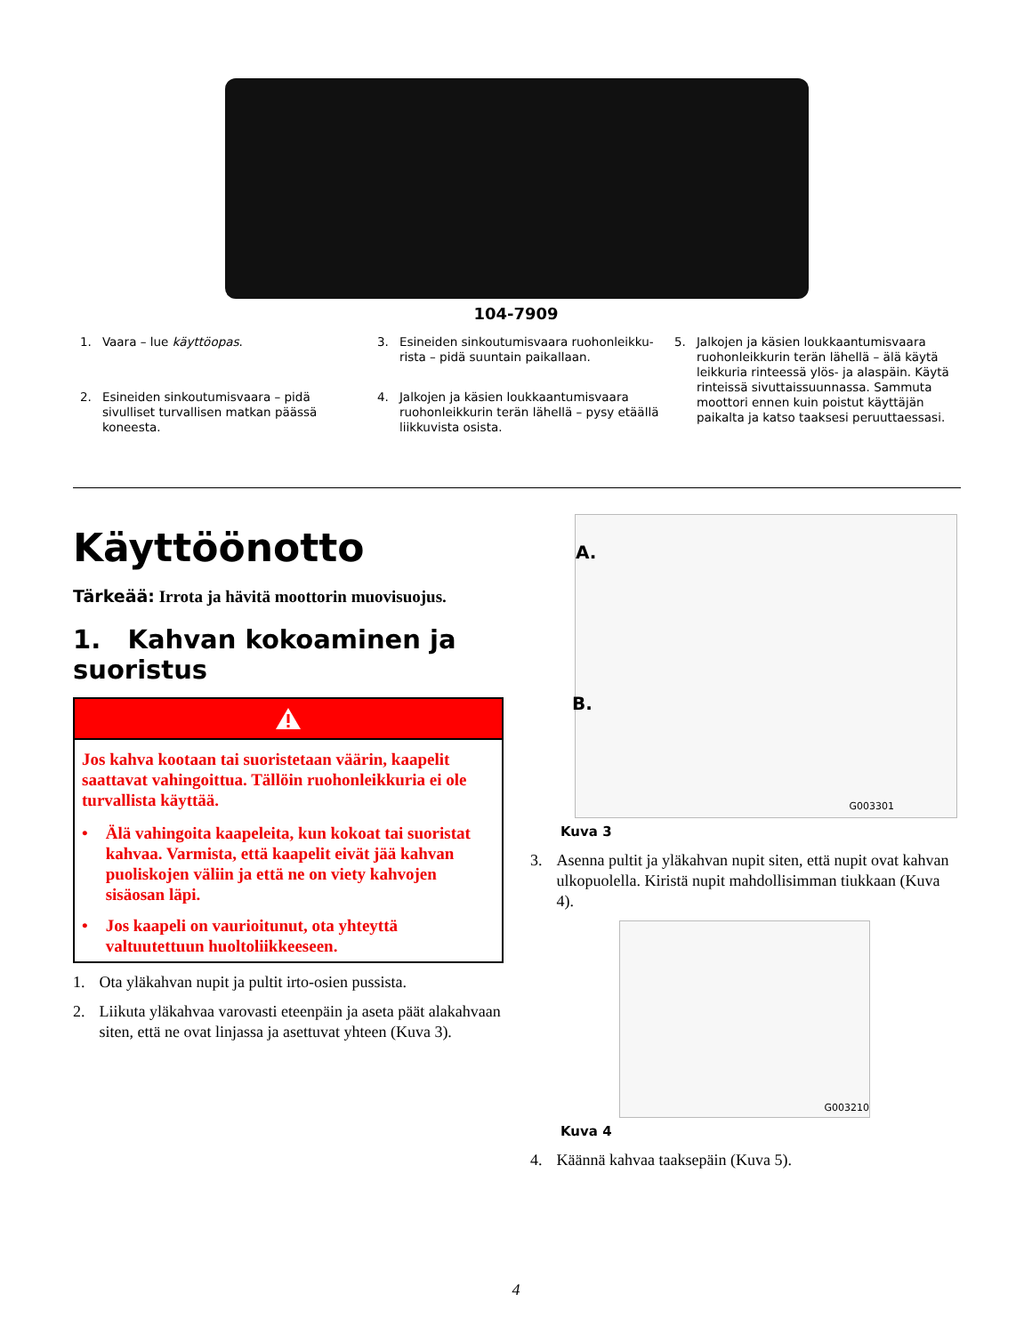104-7909
1. Vaara – lue käyttöopas.
3. Esineiden sinkoutumisvaara ruohonleikku-rista – pidä suuntain paikallaan.
5. Jalkojen ja käsien loukkaantumisvaara ruohonleikkurin terän lähellä – älä käytä leikkuria rinteessä ylös- ja alaspäin. Käytä rinteissä sivuttaissuunnassa. Sammuta moottori ennen kuin poistut käyttäjän paikalta ja katso taaksesi peruuttaessasi.
2. Esineiden sinkoutumisvaara – pidä sivulliset turvallisen matkan päässä koneesta.
4. Jalkojen ja käsien loukkaantumisvaara ruohonleikkurin terän lähellä – pysy etäällä liikkuvista osista.
Käyttöönotto
Tärkeää: Irrota ja hävitä moottorin muovisuojus.
1. Kahvan kokoaminen ja suoristus
Jos kahva kootaan tai suoristetaan väärin, kaapelit saattavat vahingoittua. Tällöin ruohonleikkuria ei ole turvallista käyttää.
• Älä vahingoita kaapeleita, kun kokoat tai suoristat kahvaa. Varmista, että kaapelit eivät jää kahvan puoliskojen väliin ja että ne on viety kahvojen sisäosan läpi.
• Jos kaapeli on vaurioitunut, ota yhteyttä valtuutettuun huoltoliikkeeseen.
1. Ota yläkahvan nupit ja pultit irto-osien pussista.
2. Liikuta yläkahvaa varovasti eteenpäin ja aseta päät alakahvaan siten, että ne ovat linjassa ja asettuvat yhteen (Kuva 3).
A.
B.
G003301
Kuva 3
3. Asenna pultit ja yläkahvan nupit siten, että nupit ovat kahvan ulkopuolella. Kiristä nupit mahdollisimman tiukkaan (Kuva 4).
G003210
Kuva 4
4. Käännä kahvaa taaksepäin (Kuva 5).
4